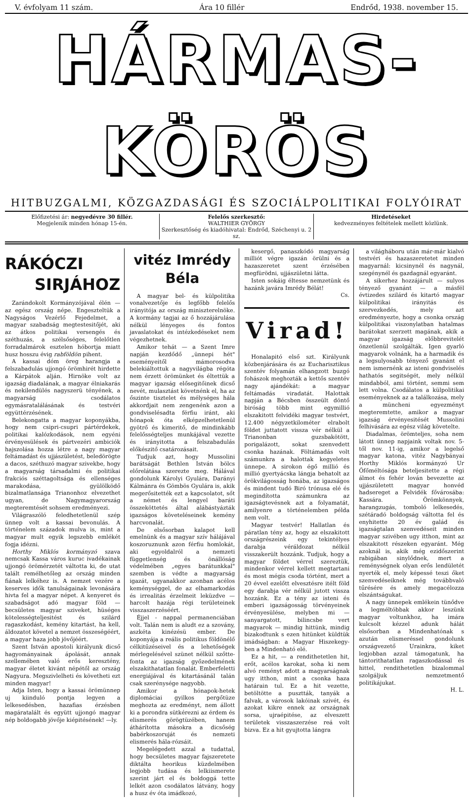V. évfolyam 11 szám. Ára 10 fillér Endrőd, 1938. november 15.
HÁRMAS-KÖRÖS
HITBUZGALMI, KÖZGAZDASÁGI ÉS SZOCIÁLPOLITIKAI FOLYÓIRAT
Előfizetési ár: negyedévre 30 fillér.
Megjelenik minden hónap 15-én.
Felelős szerkesztő:
WALTHIER GYÖRGY
Szerkesztőség és kiadóhivatal: Endrőd, Széchenyi u. 2 sz.
Hirdetéseket
kedvezményes feltételek mellett közlünk.
RÁKÓCZI
SIRJÁHOZ
Zarándokolt Kormányzójával élén — az egész ország népe. Engeszteltük a Nagyságos Vezérlő Fejedelmet, a magyar szabadság megtestesitőjét, aki az átkos politikai versengés és széthuzás, a szélsőséges, felelőtlen forradalmárok esztelen hóbortja miatt husz hosszu évig rabföldön pihent.
A kassai dóm öreg harangja a felszabadulás ujjongó örömhirét hirdette a Kárpátok alján. Hirnöke volt az igazság diadalának, a magyar élniakarás és nekilendülés nagyszerü tényének, a magyarság csodálatos egymásratalálásának és testvéri együttérzésének.
Belekongatta a magyar koponyákba, hogy nem csipri-csupri pártérdekek, politikai kalózkodások, nem egyéni érvényesülések és pártvezéri ambiciók hajszolása hozza létre a nagy magyar feltámadást és ujjászületést, beledörögte a dacos, széthuzó magyar szivekbe, hogy a magyarság társadalmi és politikai frakciós széttagoltsága és ellenséges marakodása, gyülölködő bizalmatlansága Trianonhoz elvezethet ugyan, de Nagymagyarország megteremtését sohsem eredményezi.
Világraszóló feledhetetlenül szép ünnep volt a kassai bevonulás. A történelem századok mulva is, mint a magyar mult egyik legszebb emlékét fogja idézni.
Horthy Miklós kormányzó szava nemcsak Kassa város kuruc ivadékainak ujjongó örömérzetét váltotta ki, de utat talált remélhetőleg az ország minden fiának lelkéhez is. A nemzet vezére a keserves idők tanulságainak levonására hivta fel a magyar népet. A kenyeret és szabadságot adó magyar föld — becsületes magyar sziveket, hüséges kötelességteljesitést és szilárd ragaszkodást, kemény kitartást, ha kell, áldozatot követel a nemzet összeségéért, a magyar haza jobb jövőjéért.
Szent István apostoli királyunk dicső hagyományainak ápolását, annak szellemében való erős keresztény, magyar életet kivánt népétől az ország Nagyura. Megszivlelheti és követheti ezt minden magyar!
Adja Isten, hogy a kassai örömünnep uj kiinduló pontja legyen a lelkesedésben, hazafias érzésben magáratalált és együtt ujjongó magyar nép boldogabb jövője kiépitésének! —ly.
vitéz Imrédy Béla
A magyar bel- és külpolitika vonalvezetője és legfőbb felelős irányitója az ország miniszterelnöke. A kormány tagjai az ő hozzájárulása nélkül lényeges és fontos javaslatokat és intézkedéseket nem végezhetnek.
Amikor tehát — a Szent Imre napján kezdődő „ünnepi hét" eseményeitől mámorosodva belekiáltottuk a nagyvilágba régóta nem érzett örömünket és éltettük a magyar igazság elősegitőinek dicső nevét, mulasztást követnénk el, ha az őszinte tisztelet és mélységes hála akkordjait nem zengenénk azon a gondviselésadta férfiu iránt, aki hónapok óta elképzelhetetlenül gyötrő és kimeritő, de mindinkább felelősségteljes munkájával vezette és irányitotta a felszabadulás előkészitő csatározásait.
Tudjuk azt, hogy Mussolini barátságát Bethlen István bölcs előrelátása szerezte meg. Hálával gondolunk Károlyi Gyulára, Darányi Kálmánra és Gömbös Gyulára is, akik megerősitették ezt a kapcsolatot, sőt a német és lengyel baráti összeköttetés által alábástyázták igazságos követeléseinek kemény harcvonalát.
De elsősorban kalapot kell emelnünk és a magyar szív hálájával koszoruznunk azon férfiu homlokát, aki egyoldalról a nemzeti függetlenség és önállóság védelmében „egyes barátunkkal" szemben is védte a magyarság igazát, ugyanakkor azonban acélos keménységgel, de az elhamarkodás és irrealitás érzelmeit leküzdve — harcolt hazája régi területeinek visszaszerzéséért.
Éjjel - nappal permanenciában volt. Talán nem is aludt ez a szovány, aszkéta kinézésü ember. De koponyája a reális politikus földönélő célkitűzéseivel és a lehetőségek mérlegelésével szünet nélkül szőtte-fonta az igazság győzedelmének elszakithatatlan fonalát. Emberfeletti energiájával és kitartásánál talán csak szerénysége nagyobb.
Amikor a hónapok-hetek diplomáciai gyilkos pergőtüze meghozta az eredményt, nem állott ki a porondra sütkérezni az érdem és elismerés görögtüzében, hanem áthárította másokra a dicsőség babérkoszoruját és nemzeti elismerés hála-rózsáit.
Megelégedett azzal a tudattal, hogy becsületes magyar fajszeretete diktálta heorikus küzdelmében legjobb tudása és lelkiismerete szerint járt el és boldoggá tette lelkét azon csodálatos látvány, hogy a husz év óta imádkozó,
kesergő, panaszkódó magyarság milliót végre igazán örülni és a hazaszeretet szent érzésében megfürödni, ujjászületni látta.
Isten sokáig éltesse nemzetünk és hazánk javára Imrédy Bélát!
Cs.
Virad!
Honalapitó első szt. Királyunk közbenjárására és az Eucharisztikus szentév folyamán elhangzott buzgó fohászok meghozták a kettős szentév nagy ajándékát: a magyar feltámadás viradatát. Halottak napján a Bécsben összeült döntő biróság több mint egymillió elszakitott felvidéki magyar testvért, 12.400 négyzetkilométer elrabolt földet juttatott vissza vér nélkül a Trianonban guzsbakötött, porigalázott, sokat szenvedett csonka hazának. Föltámadás volt számunkra a halottak kegyeletes ünnepe. A sirokon égő millió és millió gyertyácska lángja behatolt az örökvilágosság honába, az igazságos és mindent tudó Biró trónusa elé és megindította számunkra az igazságtevésnek azt a folyamatát, amilyenre a történelemben példa nem volt.
Magyar testvér! Hallatlan és páratlan tény az, hogy az elszakitott országrészeink egy tekintélyes darabja véráldozat nélkül visszakerült hozzánk. Tudjuk, hogy a magyar földet vérrel szereztük, mindenkor vérrel kellett megtartani és most mégis csoda történt, mert a 20 évvel ezelőtt elvesztésre itélt föld egy darabja vér nélkül jutott vissza hozzánk. Ez a tény az isteni és emberi igazságosság törvényeinek érvényesülése, melyben mi — sanyargatott, bilincsbe vert magyarok — mindig hittünk, mindig bizakodtunk s ezen hitünket küldtük imádságban: a Magyar Hiszekegy-ben a Mindenható elé.
Ez a hit, — a rendithetetlen hit, erőt, acélos karokat, soha ki nem alvó reményt adott a magyarságnak ugy itthon, mint a csonka haza határain tul. Ez a hit vezette, betöltötte a pusztták, tanyák a falvak, a városok lakóinak szivét, és azokat kikre ennek az országnak sorsa, ujraépitése, az elveszett területek visszaszerzése reá volt bizva. Ez a hit gyujtotta lángra
a világháboru után már-már kialvó testvéri és hazaszeretetet minden magyarnál: kicsinynél és nagynál, szegénynél és gazdagnál egyaránt.
A sikerhez hozzájárult — sulyos tényező gyanánt — a másfél évtizedes szilárd és kitartó magyar külpolitikai irányitás és szervezkedés, mely azt eredményezte, hogy a csonka ország külpolitikai viszonylatban hatalmas barátokat szerzett magának, akik a magyar igazság előbbrevitelét önzetlenül szolgálták. Igen gyarló magyarok volnánk, ha a harmadik és a legsulyosabb tényező gyanánt el nem ismernénk az isteni gondviselés hathatós segitségét, mely nélkül mindabból, ami történt, semmi sem lett volna. Csodálatos a külpolitikai eseményeknek az a találkozása, mely a müncheni egyezményt megteremtette, amikor a magyar igazság érvényesitését Mussolini felhivására az egész világ követelte.
Diadalmas, örömteljes, soha nem látott ünnep napjaink voltak nov. 5-től nov. 11-ig, amikor a legelső magyar katona, vitéz Nagybányai Horthy Miklós kormányzó Ur Őfőméltósága beteljesitette a régi álmot és fehér lován bevezette az ujjászületett magyar honvéd hadsereget a Felvidék fővárosába: Kassára. Örömkönnyek, harangzugás, tomboló lelkesedés, szétáradó boldogság váltotta fel és enyhitette 20 év galád és igazságtalan szenvedéseit minden magyar szivében ugy itthon, mint az elszakitott részeken egyaránt. Még azoknál is, akik még ezidőszerint rabigában sinylődnek, mert a reménységnek olyan erős lendületét nyerték el, mely képessé teszi őket szenvedéseiknek még továbbvaló tűrésére és amely megacélozza elszántságukat.
A nagy ünnepek emlékein tünődve a legméltóbbak akkor leszünk magyar voltunkhoz, ha imára kulcsolt kézzel adunk hálát elsősorban a Mindenhatónak s azután elismeréssel gondolunk országvezető Urainkra, kiket legjobban azzal támogatunk, ha tántorithatatlan ragaszkodással és hittel, rendithetetlen bizalommal szolgáljuk nemzetmentő politikájukat.
H. L.